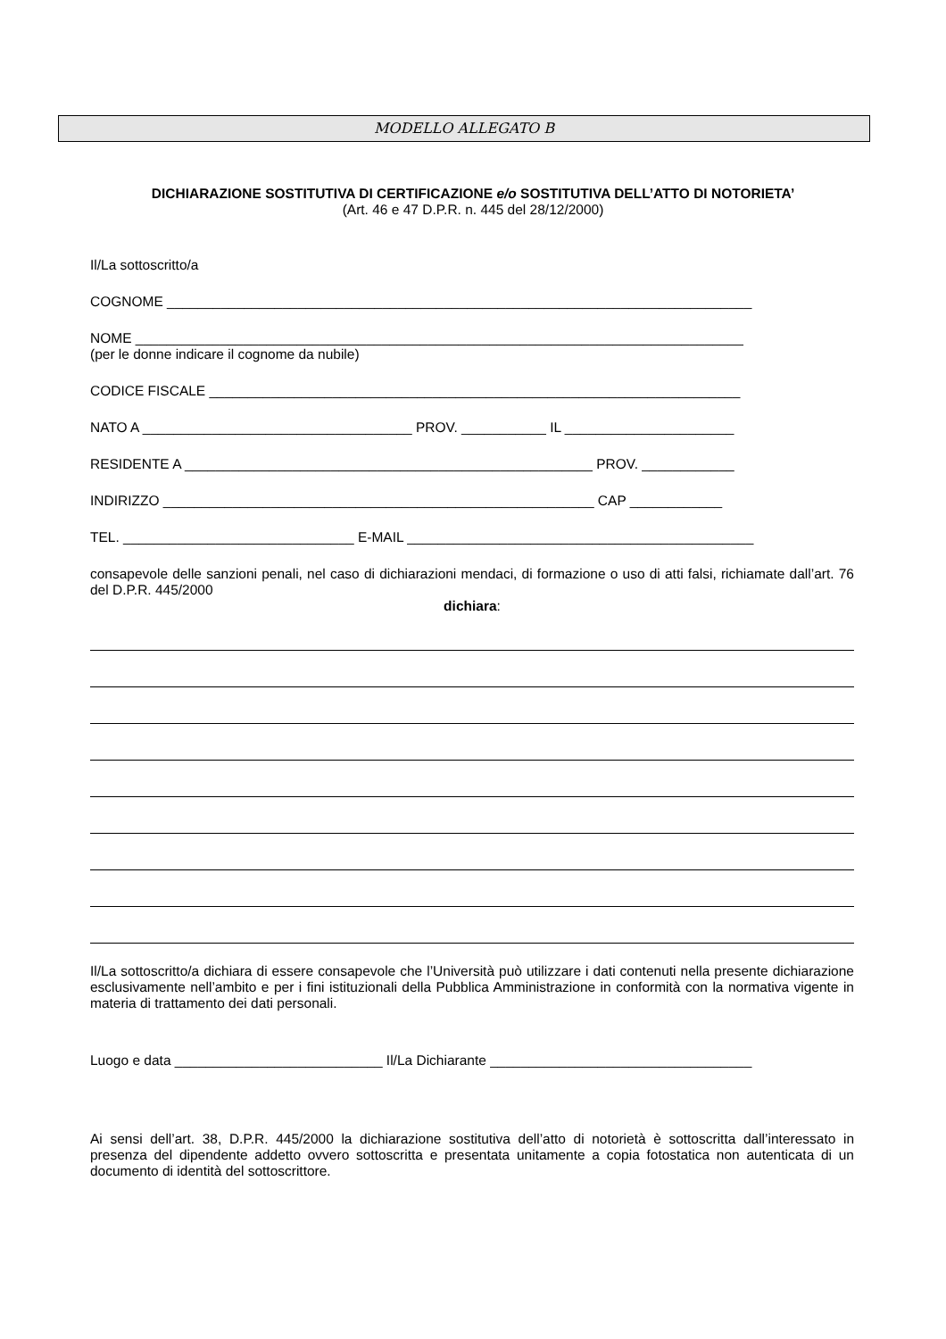MODELLO ALLEGATO B
DICHIARAZIONE SOSTITUTIVA DI CERTIFICAZIONE e/o SOSTITUTIVA DELL’ATTO DI NOTORIETA’
(Art. 46 e 47 D.P.R. n. 445 del 28/12/2000)
Il/La sottoscritto/a
COGNOME ____________________________________________________________________________
NOME _______________________________________________________________________________
(per le donne indicare il cognome da nubile)
CODICE FISCALE _____________________________________________________________________
NATO A ___________________________________ PROV. ___________ IL ______________________
RESIDENTE A _____________________________________________________ PROV. ____________
INDIRIZZO ________________________________________________________ CAP ____________
TEL. ______________________________ E-MAIL _____________________________________________
consapevole delle sanzioni penali, nel caso di dichiarazioni mendaci, di formazione o uso di atti falsi, richiamate dall’art. 76 del D.P.R. 445/2000
dichiara:
Il/La sottoscritto/a dichiara di essere consapevole che l’Università può utilizzare i dati contenuti nella presente dichiarazione esclusivamente nell’ambito e per i fini istituzionali della Pubblica Amministrazione in conformità con la normativa vigente in materia di trattamento dei dati personali.
Luogo e data ___________________________ Il/La Dichiarante __________________________________
Ai sensi dell’art. 38, D.P.R. 445/2000 la dichiarazione sostitutiva dell’atto di notorietà è sottoscritta dall’interessato in presenza del dipendente addetto ovvero sottoscritta e presentata unitamente a copia fotostatica non autenticata di un documento di identità del sottoscrittore.